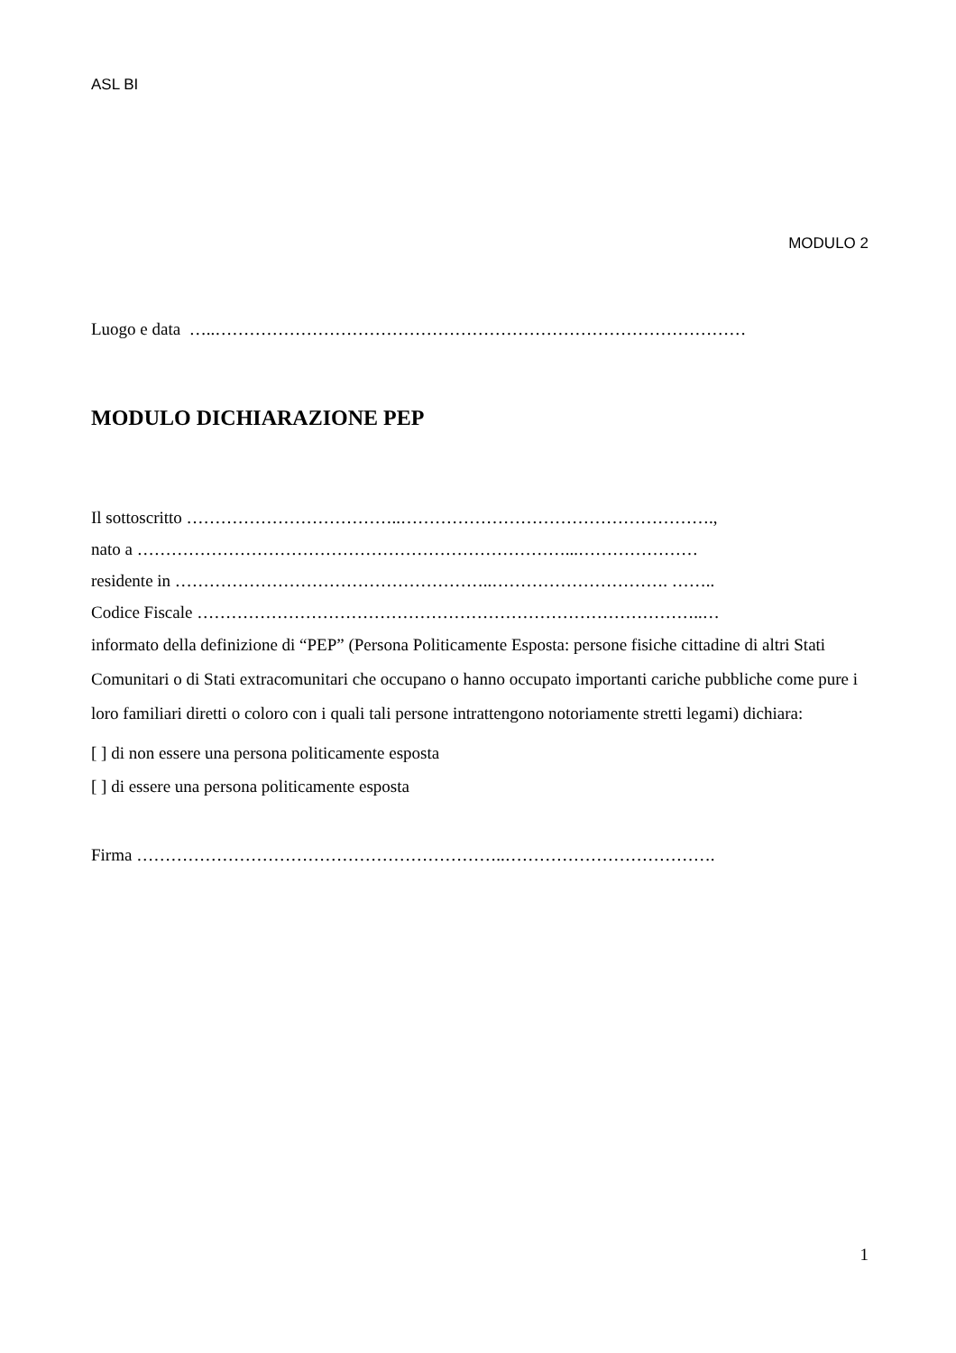ASL BI
MODULO 2
Luogo e data …..…………………………………………………………………………………
MODULO DICHIARAZIONE PEP
Il sottoscritto ………………………………..……………………………………………….,
nato a …………………………………………………………………...…………………
residente in ………………………………………………..…………………………. ……..
Codice Fiscale ……………………………………………………………………………..…
informato della definizione di “PEP” (Persona Politicamente Esposta: persone fisiche cittadine di altri Stati Comunitari o di Stati extracomunitari che occupano o hanno occupato importanti cariche pubbliche come pure i loro familiari diretti o coloro con i quali tali persone intrattengono notoriamente stretti legami) dichiara:
[ ] di non essere una persona politicamente esposta
[ ] di essere una persona politicamente esposta
Firma ………………………………………………………..……………………………….
1